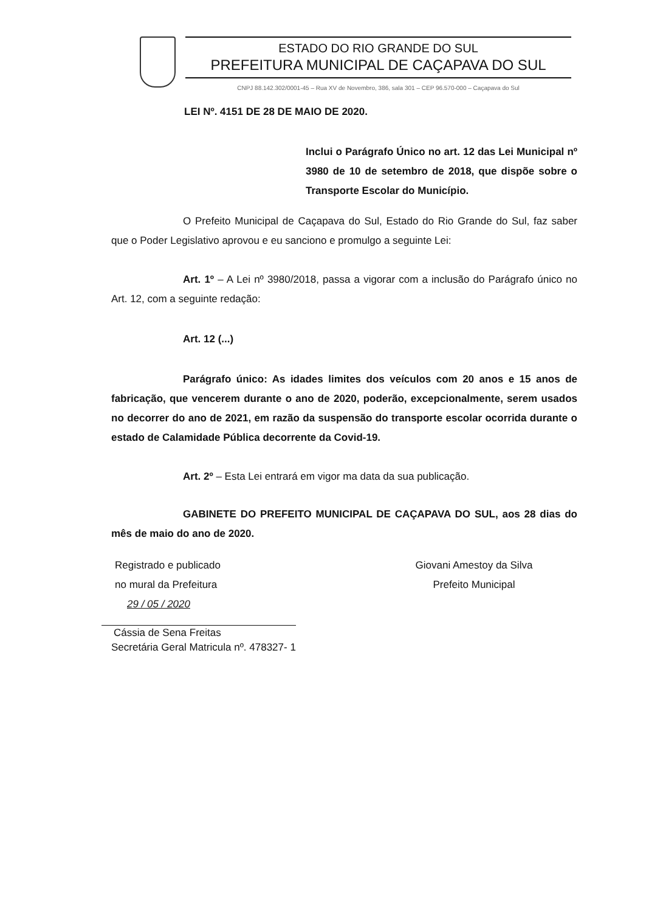ESTADO DO RIO GRANDE DO SUL
PREFEITURA MUNICIPAL DE CAÇAPAVA DO SUL
CNPJ 88.142.302/0001-45 – Rua XV de Novembro, 386, sala 301 – CEP 96.570-000 – Caçapava do Sul
LEI Nº. 4151 DE 28 DE MAIO DE 2020.
Inclui o Parágrafo Único no art. 12 das Lei Municipal nº 3980 de 10 de setembro de 2018, que dispõe sobre o Transporte Escolar do Município.
O Prefeito Municipal de Caçapava do Sul, Estado do Rio Grande do Sul, faz saber que o Poder Legislativo aprovou e eu sanciono e promulgo a seguinte Lei:
Art. 1º – A Lei nº 3980/2018, passa a vigorar com a inclusão do Parágrafo único no Art. 12, com a seguinte redação:
Art. 12 (...)
Parágrafo único: As idades limites dos veículos com 20 anos e 15 anos de fabricação, que vencerem durante o ano de 2020, poderão, excepcionalmente, serem usados no decorrer do ano de 2021, em razão da suspensão do transporte escolar ocorrida durante o estado de Calamidade Pública decorrente da Covid-19.
Art. 2º – Esta Lei entrará em vigor ma data da sua publicação.
GABINETE DO PREFEITO MUNICIPAL DE CAÇAPAVA DO SUL, aos 28 dias do mês de maio do ano de 2020.
Registrado e publicado
no mural da Prefeitura
29 / 05 / 2020
Cássia de Sena Freitas
Secretária Geral Matricula nº. 478327- 1
Giovani Amestoy da Silva
Prefeito Municipal